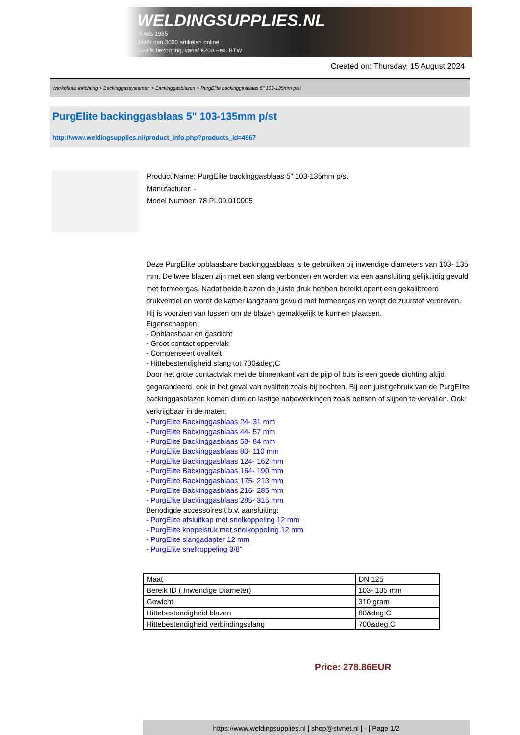WELDINGSUPPLIES.NL
- Sinds 1985
- Méér dan 3000 artikelen online
- Gratis bezorging, vanaf €200,--ex. BTW
Created on: Thursday, 15 August 2024
Werkplaats inrichting > Backinggassystemen > Backinggasblazen > PurgElite backinggasblaas 5" 103-135mm p/st
PurgElite backinggasblaas 5" 103-135mm p/st
http://www.weldingsupplies.nl/product_info.php?products_id=4967
Product Name: PurgElite backinggasblaas 5" 103-135mm p/st
Manufacturer: -
Model Number: 78.PL00.010005
Deze PurgElite opblaasbare backinggasblaas is te gebruiken bij inwendige diameters van 103- 135 mm. De twee blazen zijn met een slang verbonden en worden via een aansluiting gelijktijdig gevuld met formeergas. Nadat beide blazen de juiste druk hebben bereikt opent een gekalibreerd drukventiel en wordt de kamer langzaam gevuld met formeergas en wordt de zuurstof verdreven. Hij is voorzien van lussen om de blazen gemakkelijk te kunnen plaatsen.
Eigenschappen:
- Opblaasbaar en gasdicht
- Groot contact oppervlak
- Compenseert ovaliteit
- Hittebestendigheid slang tot 700&deg;C
Door het grote contactvlak met de binnenkant van de pijp of buis is een goede dichting altijd gegarandeerd, ook in het geval van ovaliteit zoals bij bochten. Bij een juist gebruik van de PurgElite backinggasblazen komen dure en lastige nabewerkingen zoals beitsen of slijpen te vervallen. Ook verkrijgbaar in de maten:
- PurgElite Backinggasblaas 24- 31 mm
- PurgElite Backinggasblaas 44- 57 mm
- PurgElite Backinggasblaas 58- 84 mm
- PurgElite Backinggasblaas 80- 110 mm
- PurgElite Backinggasblaas 124- 162 mm
- PurgElite Backinggasblaas 164- 190 mm
- PurgElite Backinggasblaas 175- 213 mm
- PurgElite Backinggasblaas 216- 285 mm
- PurgElite Backinggasblaas 285- 315 mm
Benodigde accessoires t.b.v. aansluiting:
- PurgElite afsluitkap met snelkoppeling 12 mm
- PurgElite koppelstuk met snelkoppeling 12 mm
- PurgElite slangadapter 12 mm
- PurgElite snelkoppeling 3/8"
| Maat | DN 125 |
| Bereik ID ( Inwendige Diameter) | 103- 135 mm |
| Gewicht | 310 gram |
| Hittebestendigheid blazen | 80&deg;C |
| Hittebestendigheid verbindingsslang | 700&deg;C |
Price: 278.86EUR
https://www.weldingsupplies.nl | shop@stvnet.nl | - | Page 1/2